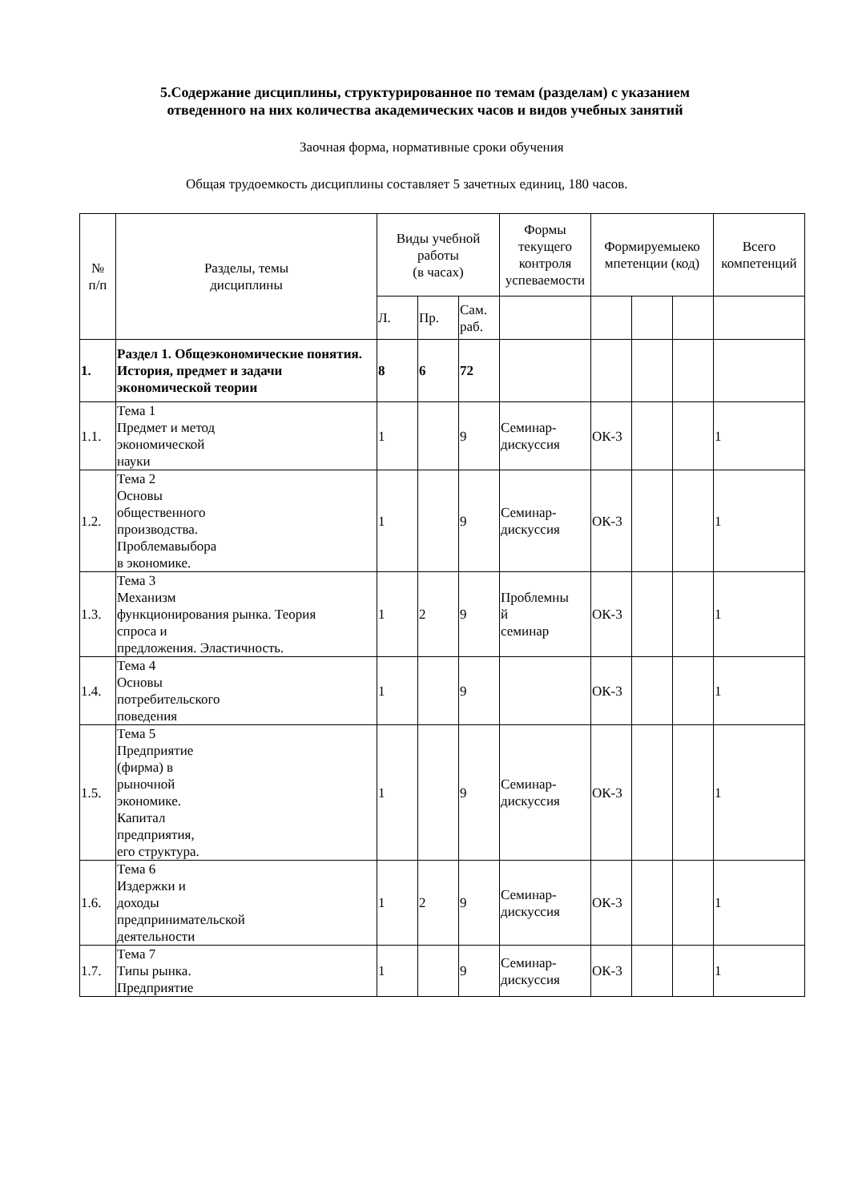5.Содержание дисциплины, структурированное по темам (разделам) с указанием
отведенного на них количества академических часов и видов учебных занятий
Заочная форма, нормативные сроки обучения
Общая трудоемкость дисциплины составляет 5 зачетных единиц, 180 часов.
| № п/п | Разделы, темы дисциплины | Виды учебной работы (в часах) | | | Формы текущего контроля успеваемости | Формируемыеко мпетенции (код) | | | Всего компетенций |
| --- | --- | --- | --- | --- | --- | --- | --- | --- | --- |
| | | Л. | Пр. | Сам. раб. | | | | | |
| 1. | Раздел 1. Общеэкономические понятия. История, предмет и задачи экономической теории | 8 | 6 | 72 | | | | | |
| 1.1. | Тема 1 Предмет и метод экономической науки | 1 | | 9 | Семинар- дискуссия | ОК-3 | | | 1 |
| 1.2. | Тема 2 Основы общественного производства. Проблемавыбора в экономике. | 1 | | 9 | Семинар- дискуссия | ОК-3 | | | 1 |
| 1.3. | Тема 3 Механизм функционирования рынка. Теория спроса и предложения. Эластичность. | 1 | 2 | 9 | Проблемны й семинар | ОК-3 | | | 1 |
| 1.4. | Тема 4 Основы потребительского поведения | 1 | | 9 | | ОК-3 | | | 1 |
| 1.5. | Тема 5 Предприятие (фирма) в рыночной экономике. Капитал предприятия, его структура. | 1 | | 9 | Семинар- дискуссия | ОК-3 | | | 1 |
| 1.6. | Тема 6 Издержки и доходы предпринимательской деятельности | 1 | 2 | 9 | Семинар- дискуссия | ОК-3 | | | 1 |
| 1.7. | Тема 7 Типы рынка. Предприятие | 1 | | 9 | Семинар- дискуссия | ОК-3 | | | 1 |